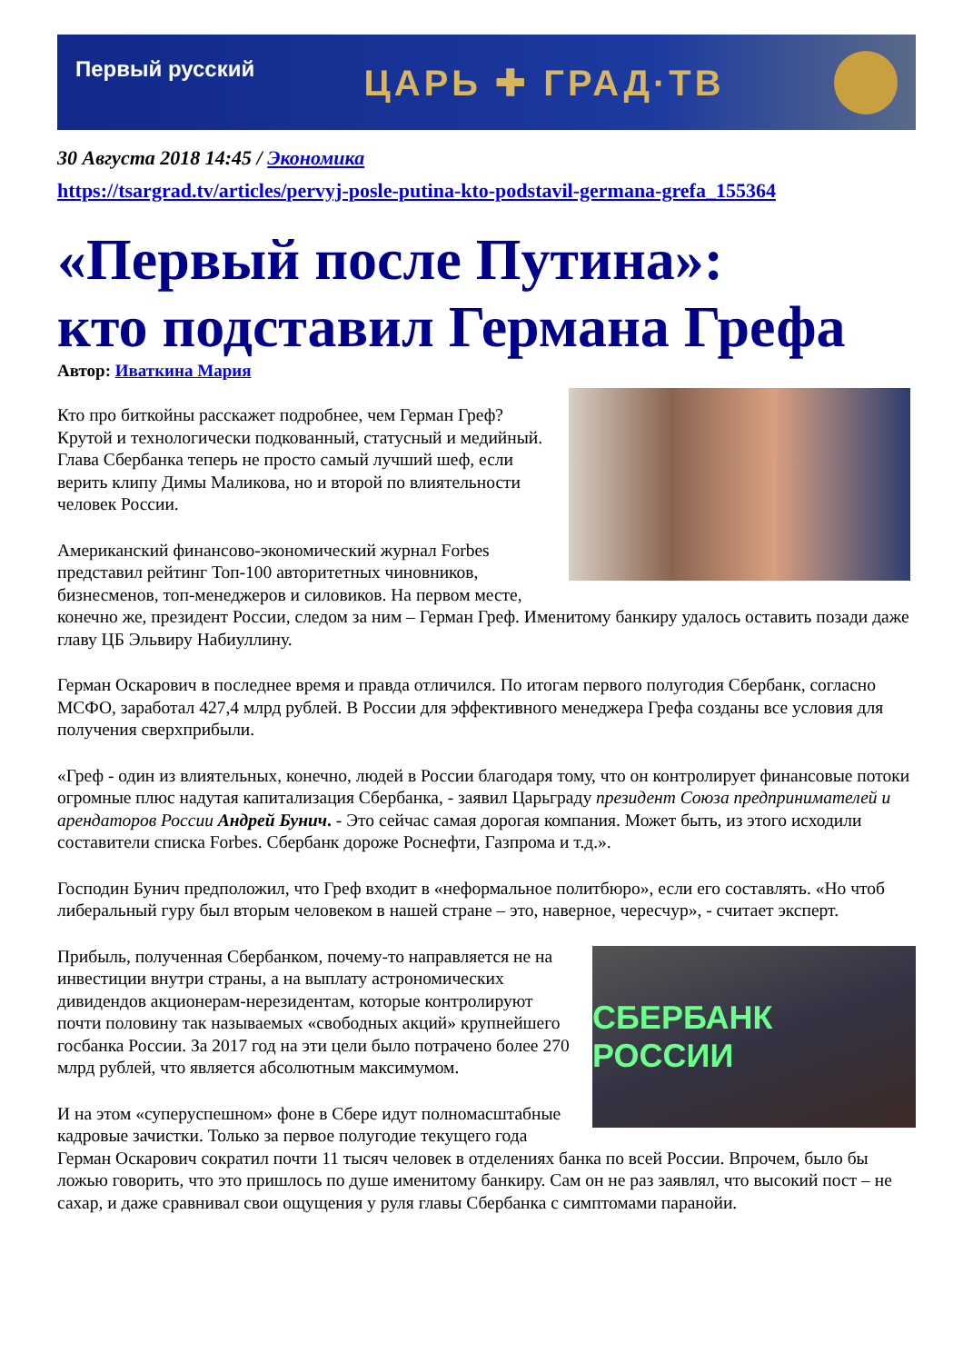Первый русский
ЦАРЬ ✚ ГРАД·ТВ
30 Августа 2018 14:45 / Экономика
https://tsargrad.tv/articles/pervyj-posle-putina-kto-podstavil-germana-grefa_155364
«Первый после Путина»:
кто подставил Германа Грефа
Автор: Иваткина Мария
Кто про биткойны расскажет подробнее, чем Герман Греф? Крутой и технологически подкованный, статусный и медийный. Глава Сбербанка теперь не просто самый лучший шеф, если верить клипу Димы Маликова, но и второй по влиятельности человек России.
Американский финансово-экономический журнал Forbes представил рейтинг Топ-100 авторитетных чиновников, бизнесменов, топ-менеджеров и силовиков. На первом месте, конечно же, президент России, следом за ним – Герман Греф. Именитому банкиру удалось оставить позади даже главу ЦБ Эльвиру Набиуллину.
Герман Оскарович в последнее время и правда отличился. По итогам первого полугодия Сбербанк, согласно МСФО, заработал 427,4 млрд рублей. В России для эффективного менеджера Грефа созданы все условия для получения сверхприбыли.
«Греф - один из влиятельных, конечно, людей в России благодаря тому, что он контролирует финансовые потоки огромные плюс надутая капитализация Сбербанка, - заявил Царьграду президент Союза предпринимателей и арендаторов России Андрей Бунич. - Это сейчас самая дорогая компания. Может быть, из этого исходили составители списка Forbes. Сбербанк дороже Роснефти, Газпрома и т.д.».
Господин Бунич предположил, что Греф входит в «неформальное политбюро», если его составлять. «Но чтоб либеральный гуру был вторым человеком в нашей стране – это, наверное, чересчур», - считает эксперт.
СБЕРБАНК РОССИИ
Прибыль, полученная Сбербанком, почему-то направляется не на инвестиции внутри страны, а на выплату астрономических дивидендов акционерам-нерезидентам, которые контролируют почти половину так называемых «свободных акций» крупнейшего госбанка России. За 2017 год на эти цели было потрачено более 270 млрд рублей, что является абсолютным максимумом.
И на этом «суперуспешном» фоне в Сбере идут полномасштабные кадровые зачистки. Только за первое полугодие текущего года Герман Оскарович сократил почти 11 тысяч человек в отделениях банка по всей России. Впрочем, было бы ложью говорить, что это пришлось по душе именитому банкиру. Сам он не раз заявлял, что высокий пост – не сахар, и даже сравнивал свои ощущения у руля главы Сбербанка с симптомами паранойи.